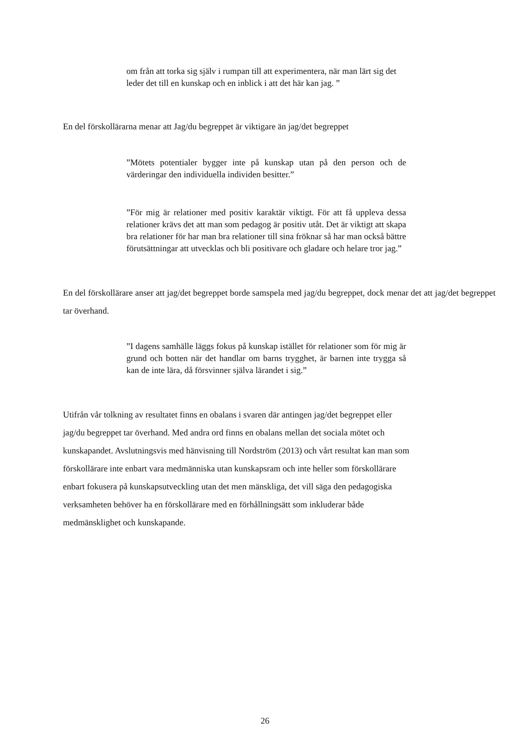om från att torka sig själv i rumpan till att experimentera, när man lärt sig det leder det till en kunskap och en inblick i att det här kan jag. ”
En del förskollärarna menar att Jag/du begreppet är viktigare än jag/det begreppet
”Mötets potentialer bygger inte på kunskap utan på den person och de värderingar den individuella individen besitter.”
”För mig är relationer med positiv karaktär viktigt. För att få uppleva dessa relationer krävs det att man som pedagog är positiv utåt. Det är viktigt att skapa bra relationer för har man bra relationer till sina fröknar så har man också bättre förutsättningar att utvecklas och bli positivare och gladare och helare tror jag.”
En del förskollärare anser att jag/det begreppet borde samspela med jag/du begreppet, dock menar det att jag/det begreppet tar överhand.
”I dagens samhälle läggs fokus på kunskap istället för relationer som för mig är grund och botten när det handlar om barns trygghet, är barnen inte trygga så kan de inte lära, då försvinner själva lärandet i sig.”
Utifrån vår tolkning av resultatet finns en obalans i svaren där antingen jag/det begreppet eller
jag/du begreppet tar överhand. Med andra ord finns en obalans mellan det sociala mötet och
kunskapandet. Avslutningsvis med hänvisning till Nordström (2013) och vårt resultat kan man som
förskollärare inte enbart vara medmänniska utan kunskapsram och inte heller som förskollärare
enbart fokusera på kunskapsutveckling utan det men mänskliga, det vill säga den pedagogiska
verksamheten behöver ha en förskollärare med en förhållningsätt som inkluderar både
medmänsklighet och kunskapande.
26